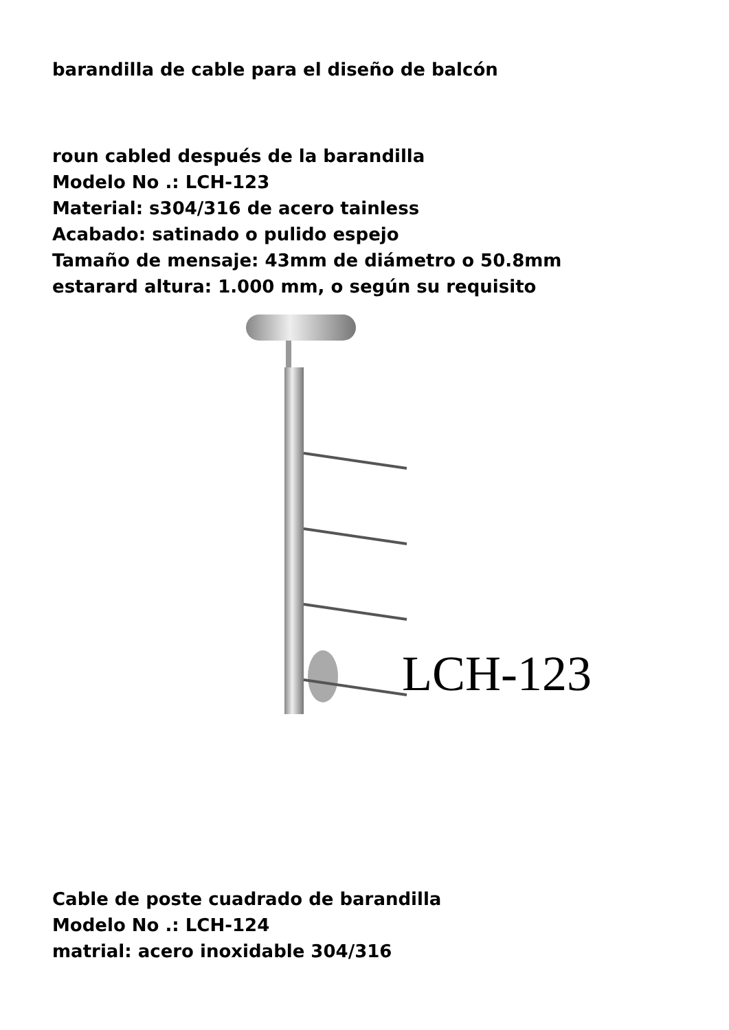barandilla de cable para el diseño de balcón
roun cabled después de la barandilla
Modelo No .: LCH-123
Material: s304/316 de acero tainless
Acabado: satinado o pulido espejo
Tamaño de mensaje: 43mm de diámetro o 50.8mm
estarard altura: 1.000 mm, o según su requisito
LCH-123
Cable de poste cuadrado de barandilla
Modelo No .: LCH-124
matrial: acero inoxidable 304/316